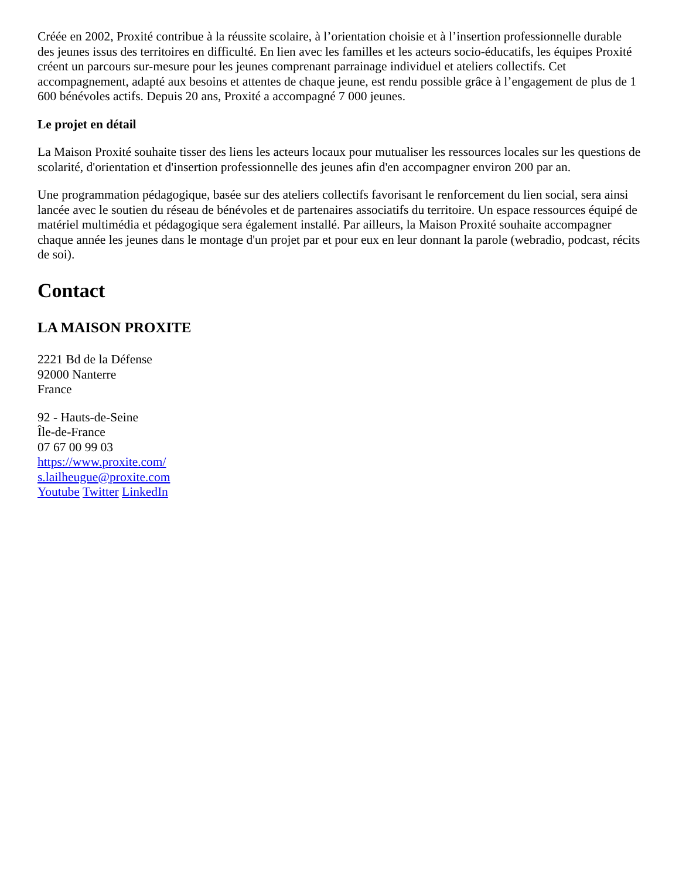Créée en 2002, Proxité contribue à la réussite scolaire, à l’orientation choisie et à l’insertion professionnelle durable des jeunes issus des territoires en difficulté. En lien avec les familles et les acteurs socio-éducatifs, les équipes Proxité créent un parcours sur-mesure pour les jeunes comprenant parrainage individuel et ateliers collectifs. Cet accompagnement, adapté aux besoins et attentes de chaque jeune, est rendu possible grâce à l’engagement de plus de 1 600 bénévoles actifs. Depuis 20 ans, Proxité a accompagné 7 000 jeunes.
Le projet en détail
La Maison Proxité souhaite tisser des liens les acteurs locaux pour mutualiser les ressources locales sur les questions de scolarité, d'orientation et d'insertion professionnelle des jeunes afin d'en accompagner environ 200 par an.
Une programmation pédagogique, basée sur des ateliers collectifs favorisant le renforcement du lien social, sera ainsi lancée avec le soutien du réseau de bénévoles et de partenaires associatifs du territoire. Un espace ressources équipé de matériel multimédia et pédagogique sera également installé. Par ailleurs, la Maison Proxité souhaite accompagner chaque année les jeunes dans le montage d'un projet par et pour eux en leur donnant la parole (webradio, podcast, récits de soi).
Contact
LA MAISON PROXITE
2221 Bd de la Défense
92000 Nanterre
France
92 - Hauts-de-Seine
Île-de-France
07 67 00 99 03
https://www.proxite.com/
s.lailheugue@proxite.com
Youtube Twitter LinkedIn